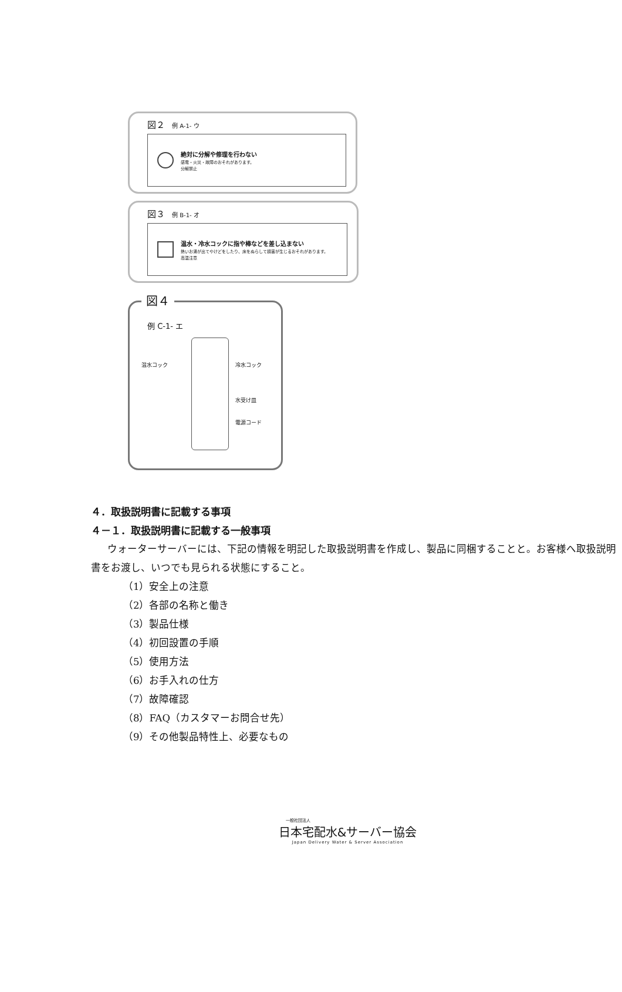図２ 例 A-1- ウ
絶対に分解や修理を行わない
感電・火災・故障のおそれがあります。
分解禁止
図３ 例 B-1- オ
温水・冷水コックに指や棒などを差し込まない
熱いお湯が出てやけどをしたり、床をぬらして損害が生じるおそれがあります。
高温注意
図４
例 C-1- エ
温水コック 冷水コック
水受け皿
電源コード
４．取扱説明書に記載する事項
４－１．取扱説明書に記載する一般事項
ウォーターサーバーには、下記の情報を明記した取扱説明書を作成し、製品に同梱することと。お客様へ取扱説明書をお渡し、いつでも見られる状態にすること。
（1）安全上の注意
（2）各部の名称と働き
（3）製品仕様
（4）初回設置の手順
（5）使用方法
（6）お手入れの仕方
（7）故障確認
（8）FAQ（カスタマーお問合せ先）
（9）その他製品特性上、必要なもの
一般社団法人
日本宅配水&サーバー協会
Japan Delivery Water & Server Association